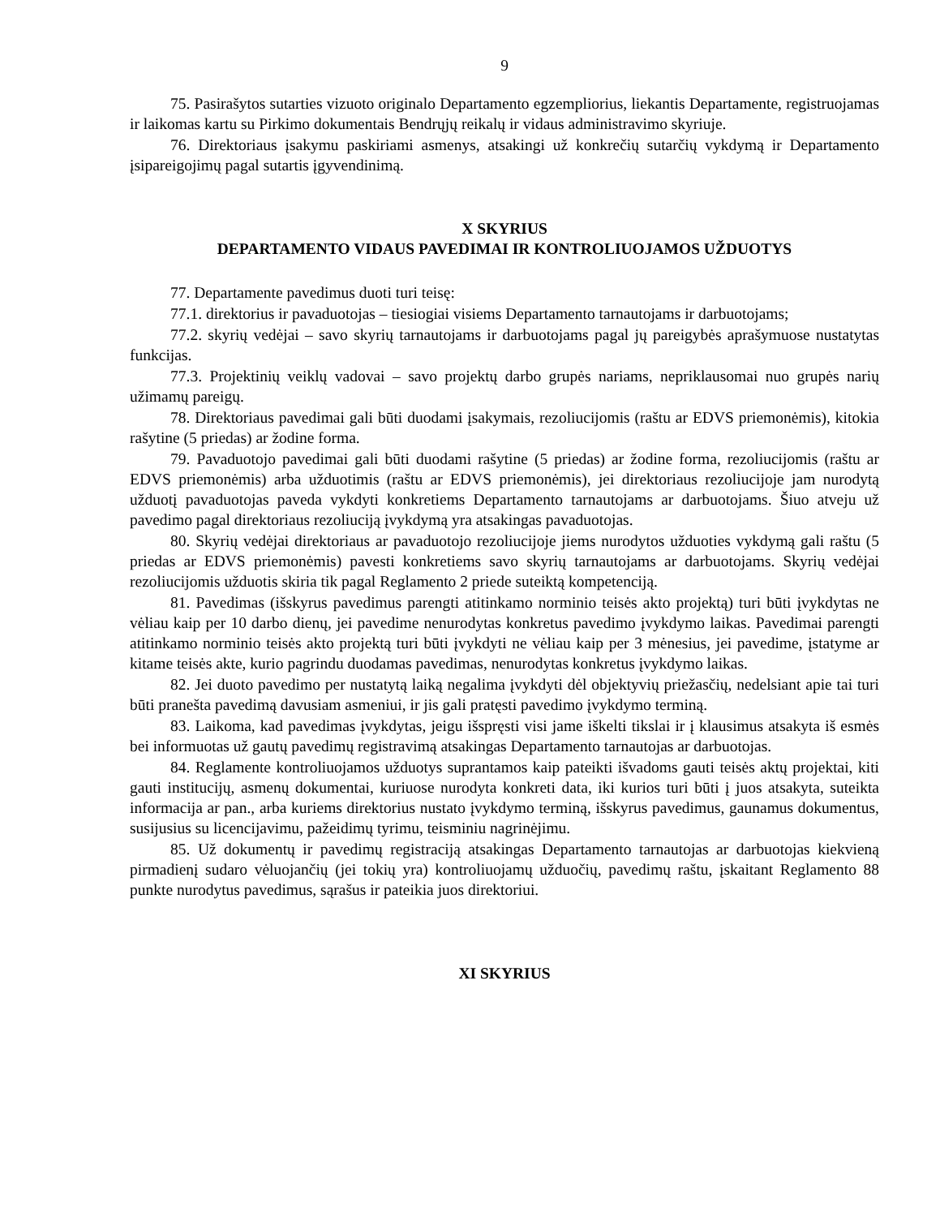9
75. Pasirašytos sutarties vizuoto originalo Departamento egzempliorius, liekantis Departamente, registruojamas ir laikomas kartu su Pirkimo dokumentais Bendrųjų reikalų ir vidaus administravimo skyriuje.
76. Direktoriaus įsakymu paskiriami asmenys, atsakingi už konkrečių sutarčių vykdymą ir Departamento įsipareigojimų pagal sutartis įgyvendinimą.
X SKYRIUS
DEPARTAMENTO VIDAUS PAVEDIMAI IR KONTROLIUOJAMOS UŽDUOTYS
77. Departamente pavedimus duoti turi teisę:
77.1. direktorius ir pavaduotojas – tiesiogiai visiems Departamento tarnautojams ir darbuotojams;
77.2. skyrių vedėjai – savo skyrių tarnautojams ir darbuotojams pagal jų pareigybės aprašymuose nustatytas funkcijas.
77.3. Projektinių veiklų vadovai – savo projektų darbo grupės nariams, nepriklausomai nuo grupės narių užimamų pareigų.
78. Direktoriaus pavedimai gali būti duodami įsakymais, rezoliucijomis (raštu ar EDVS priemonėmis), kitokia rašytine (5 priedas) ar žodine forma.
79. Pavaduotojo pavedimai gali būti duodami rašytine (5 priedas) ar žodine forma, rezoliucijomis (raštu ar EDVS priemonėmis) arba užduotimis (raštu ar EDVS priemonėmis), jei direktoriaus rezoliucijoje jam nurodytą užduotį pavaduotojas paveda vykdyti konkretiems Departamento tarnautojams ar darbuotojams. Šiuo atveju už pavedimo pagal direktoriaus rezoliuciją įvykdymą yra atsakingas pavaduotojas.
80. Skyrių vedėjai direktoriaus ar pavaduotojo rezoliucijoje jiems nurodytos užduoties vykdymą gali raštu (5 priedas ar EDVS priemonėmis) pavesti konkretiems savo skyrių tarnautojams ar darbuotojams. Skyrių vedėjai rezoliucijomis užduotis skiria tik pagal Reglamento 2 priede suteiktą kompetenciją.
81. Pavedimas (išskyrus pavedimus parengti atitinkamo norminio teisės akto projektą) turi būti įvykdytas ne vėliau kaip per 10 darbo dienų, jei pavedime nenurodytas konkretus pavedimo įvykdymo laikas. Pavedimai parengti atitinkamo norminio teisės akto projektą turi būti įvykdyti ne vėliau kaip per 3 mėnesius, jei pavedime, įstatyme ar kitame teisės akte, kurio pagrindu duodamas pavedimas, nenurodytas konkretus įvykdymo laikas.
82. Jei duoto pavedimo per nustatytą laiką negalima įvykdyti dėl objektyvių priežasčių, nedelsiant apie tai turi būti pranešta pavedimą davusiam asmeniui, ir jis gali pratęsti pavedimo įvykdymo terminą.
83. Laikoma, kad pavedimas įvykdytas, jeigu išspręsti visi jame iškelti tikslai ir į klausimus atsakyta iš esmės bei informuotas už gautų pavedimų registravimą atsakingas Departamento tarnautojas ar darbuotojas.
84. Reglamente kontroliuojamos užduotys suprantamos kaip pateikti išvadoms gauti teisės aktų projektai, kiti gauti institucijų, asmenų dokumentai, kuriuose nurodyta konkreti data, iki kurios turi būti į juos atsakyta, suteikta informacija ar pan., arba kuriems direktorius nustato įvykdymo terminą, išskyrus pavedimus, gaunamus dokumentus, susijusius su licencijavimu, pažeidimų tyrimu, teisminiu nagrinėjimu.
85. Už dokumentų ir pavedimų registraciją atsakingas Departamento tarnautojas ar darbuotojas kiekvieną pirmadienį sudaro vėluojančių (jei tokių yra) kontroliuojamų užduočių, pavedimų raštu, įskaitant Reglamento 88 punkte nurodytus pavedimus, sąrašus ir pateikia juos direktoriui.
XI SKYRIUS